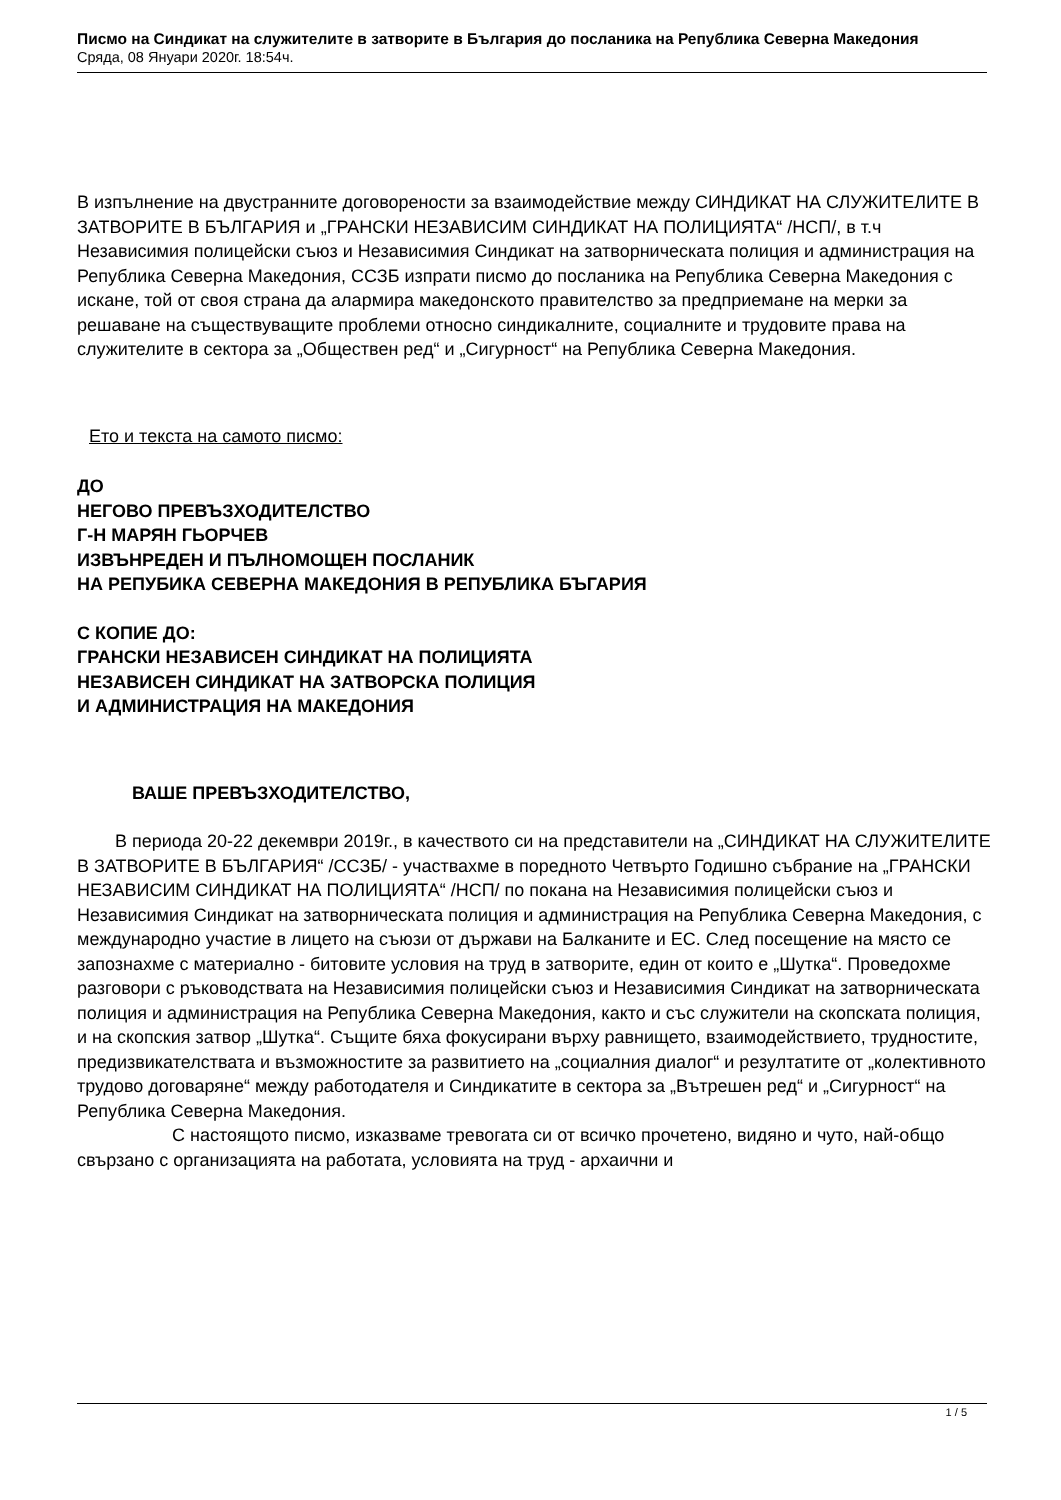Писмо на Синдикат на служителите в затворите в България до посланика на Република Северна Македония
Сряда, 08 Януари 2020г. 18:54ч.
В изпълнение на двустранните договорености за взаимодействие между СИНДИКАТ НА СЛУЖИТЕЛИТЕ В ЗАТВОРИТЕ В БЪЛГАРИЯ и „ГРАНСКИ НЕЗАВИСИМ СИНДИКАТ НА ПОЛИЦИЯТА“ /НСП/, в т.ч Независимия полицейски съюз и Независимия Синдикат на затворническата полиция и администрация на Република Северна Македония, ССЗБ изпрати писмо до посланика на Република Северна Македония с искане, той от своя страна да алармира македонското правителство за предприемане на мерки за решаване на съществуващите проблеми относно синдикалните, социалните и трудовите права на служителите в сектора за „Обществен ред“ и „Сигурност“ на Република Северна Македония.
Ето и текста на самото писмо:
ДО
НЕГОВО ПРЕВЪЗХОДИТЕЛСТВО
Г-Н МАРЯН ГЬОРЧЕВ
ИЗВЪНРЕДЕН И ПЪЛНОМОЩЕН ПОСЛАНИК
НА РЕПУБИКА СЕВЕРНА МАКЕДОНИЯ В РЕПУБЛИКА БЪГАРИЯ
С КОПИЕ ДО:
ГРАНСКИ НЕЗАВИСЕН СИНДИКАТ НА ПОЛИЦИЯТА
НЕЗАВИСЕН СИНДИКАТ НА ЗАТВОРСКА ПОЛИЦИЯ
И АДМИНИСТРАЦИЯ НА МАКЕДОНИЯ
ВАШЕ ПРЕВЪЗХОДИТЕЛСТВО,
В периода 20-22 декември 2019г., в качеството си на представители на „СИНДИКАТ НА СЛУЖИТЕЛИТЕ В ЗАТВОРИТЕ В БЪЛГАРИЯ“ /ССЗБ/ - участвахме в поредното Четвърто Годишно събрание на „ГРАНСКИ НЕЗАВИСИМ СИНДИКАТ НА ПОЛИЦИЯТА“ /НСП/ по покана на Независимия полицейски съюз и Независимия Синдикат на затворническата полиция и администрация на Република Северна Македония, с международно участие в лицето на съюзи от държави на Балканите и ЕС. След посещение на място се запознахме с материално - битовите условия на труд в затворите, един от които е „Шутка“. Проведохме разговори с ръководствата на Независимия полицейски съюз и Независимия Синдикат на затворническата полиция и администрация на Република Северна Македония, както и със служители на скопската полиция, и на скопския затвор „Шутка“. Същите бяха фокусирани върху равнището, взаимодействието, трудностите, предизвикателствата и възможностите за развитието на „социалния диалог“ и резултатите от „колективното трудово договаряне“ между работодателя и Синдикатите в сектора за „Вътрешен ред“ и „Сигурност“ на Република Северна Македония.
С настоящото писмо, изказваме тревогата си от всичко прочетено, видяно и чуто, най-общо свързано с организацията на работата, условията на труд - архаични и
1 / 5